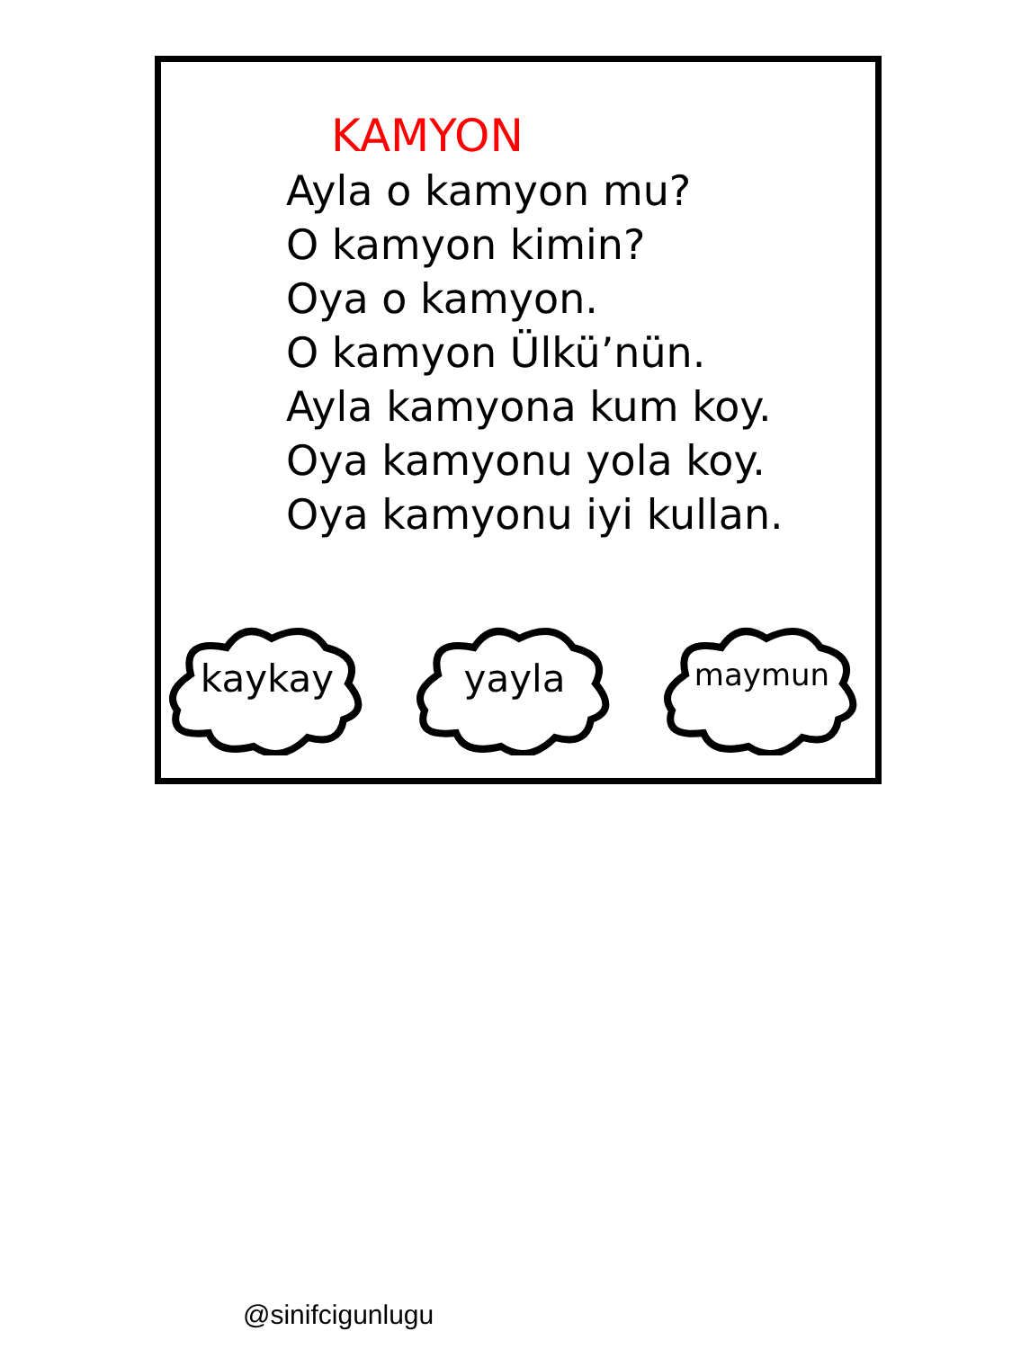KAMYON
Ayla o kamyon mu?
O kamyon kimin?
Oya o kamyon.
O kamyon Ülkü’nün.
Ayla kamyona kum koy.
Oya kamyonu yola koy.
Oya kamyonu iyi kullan.
kaykay
yayla
maymun
@sinifcigunlugu